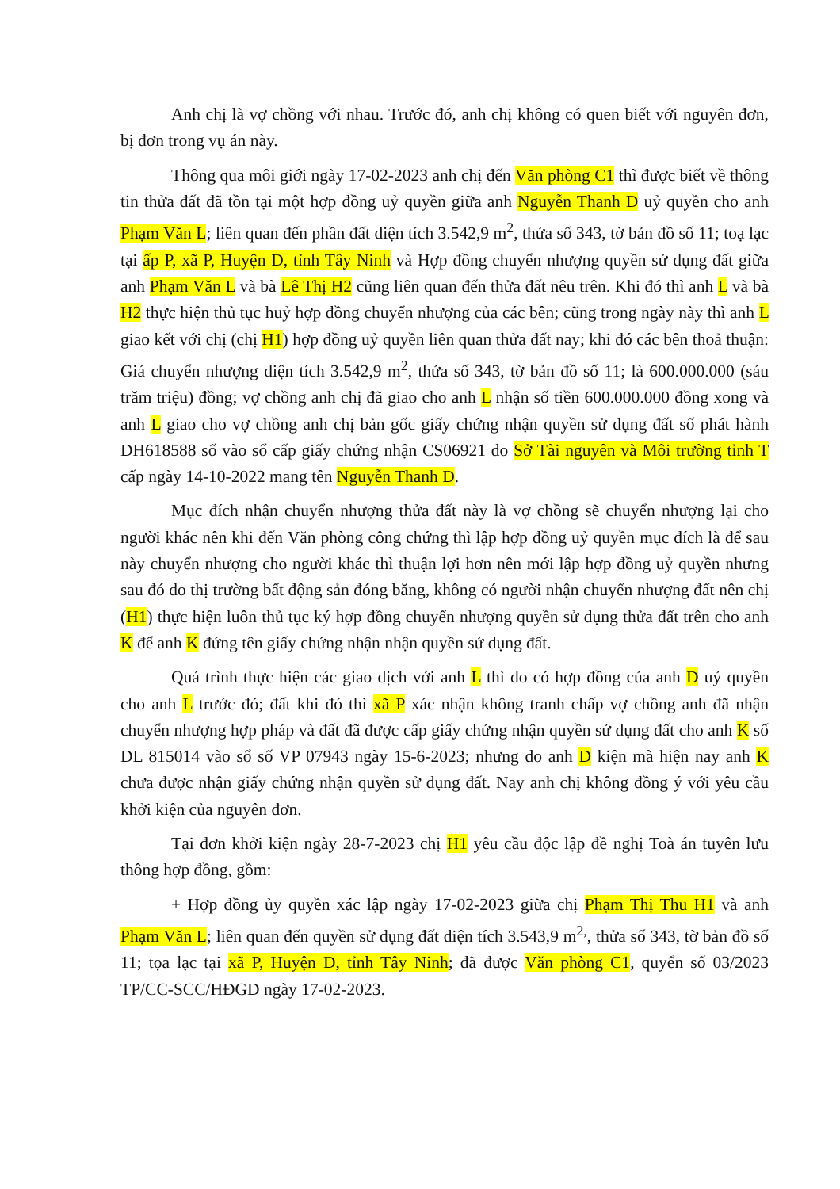Anh chị là vợ chồng với nhau. Trước đó, anh chị không có quen biết với nguyên đơn, bị đơn trong vụ án này.
Thông qua môi giới ngày 17-02-2023 anh chị đến Văn phòng C1 thì được biết về thông tin thửa đất đã tồn tại một hợp đồng uỷ quyền giữa anh Nguyễn Thanh D uỷ quyền cho anh Phạm Văn L; liên quan đến phần đất diện tích 3.542,9 m<sup>2</sup>, thửa số 343, tờ bản đồ số 11; toạ lạc tại ấp P, xã P, Huyện D, tỉnh Tây Ninh và Hợp đồng chuyển nhượng quyền sử dụng đất giữa anh Phạm Văn L và bà Lê Thị H2 cũng liên quan đến thửa đất nêu trên. Khi đó thì anh L và bà H2 thực hiện thủ tục huỷ hợp đồng chuyển nhượng của các bên; cũng trong ngày này thì anh L giao kết với chị (chị H1) hợp đồng uỷ quyền liên quan thửa đất nay; khi đó các bên thoả thuận: Giá chuyển nhượng diện tích 3.542,9 m<sup>2</sup>, thửa số 343, tờ bản đồ số 11; là 600.000.000 (sáu trăm triệu) đồng; vợ chồng anh chị đã giao cho anh L nhận số tiền 600.000.000 đồng xong và anh L giao cho vợ chồng anh chị bản gốc giấy chứng nhận quyền sử dụng đất số phát hành DH618588 số vào sổ cấp giấy chứng nhận CS06921 do Sở Tài nguyên và Môi trường tỉnh T cấp ngày 14-10-2022 mang tên Nguyễn Thanh D.
Mục đích nhận chuyển nhượng thửa đất này là vợ chồng sẽ chuyển nhượng lại cho người khác nên khi đến Văn phòng công chứng thì lập hợp đồng uỷ quyền mục đích là để sau này chuyển nhượng cho người khác thì thuận lợi hơn nên mới lập hợp đồng uỷ quyền nhưng sau đó do thị trường bất động sản đóng băng, không có người nhận chuyển nhượng đất nên chị (H1) thực hiện luôn thủ tục ký hợp đồng chuyển nhượng quyền sử dụng thửa đất trên cho anh K để anh K đứng tên giấy chứng nhận nhận quyền sử dụng đất.
Quá trình thực hiện các giao dịch với anh L thì do có hợp đồng của anh D uỷ quyền cho anh L trước đó; đất khi đó thì xã P xác nhận không tranh chấp vợ chồng anh đã nhận chuyển nhượng hợp pháp và đất đã được cấp giấy chứng nhận quyền sử dụng đất cho anh K số DL 815014 vào sổ số VP 07943 ngày 15-6-2023; nhưng do anh D kiện mà hiện nay anh K chưa được nhận giấy chứng nhận quyền sử dụng đất. Nay anh chị không đồng ý với yêu cầu khởi kiện của nguyên đơn.
Tại đơn khởi kiện ngày 28-7-2023 chị H1 yêu cầu độc lập đề nghị Toà án tuyên lưu thông hợp đồng, gồm:
+ Hợp đồng ủy quyền xác lập ngày 17-02-2023 giữa chị Phạm Thị Thu H1 và anh Phạm Văn L; liên quan đến quyền sử dụng đất diện tích 3.543,9 m<sup>2,</sup>, thửa số 343, tờ bản đồ số 11; tọa lạc tại xã P, Huyện D, tỉnh Tây Ninh; đã được Văn phòng C1, quyển số 03/2023 TP/CC-SCC/HĐGD ngày 17-02-2023.